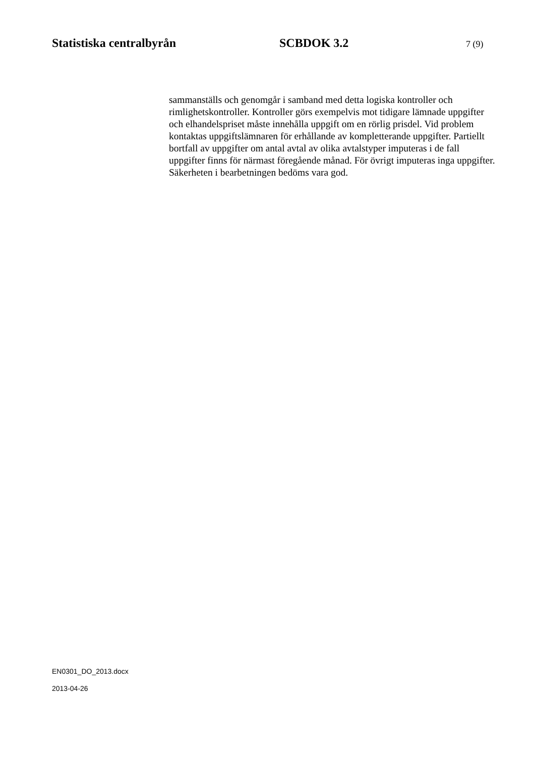Statistiska centralbyrån SCBDOK 3.2
7 (9)
sammanställs och genomgår i samband med detta logiska kontroller och rimlighetskontroller. Kontroller görs exempelvis mot tidigare lämnade uppgifter och elhandelspriset måste innehålla uppgift om en rörlig prisdel. Vid problem kontaktas uppgiftslämnaren för erhållande av kompletterande uppgifter. Partiellt bortfall av uppgifter om antal avtal av olika avtalstyper imputeras i de fall uppgifter finns för närmast föregående månad. För övrigt imputeras inga uppgifter. Säkerheten i bearbetningen bedöms vara god.
EN0301_DO_2013.docx
2013-04-26